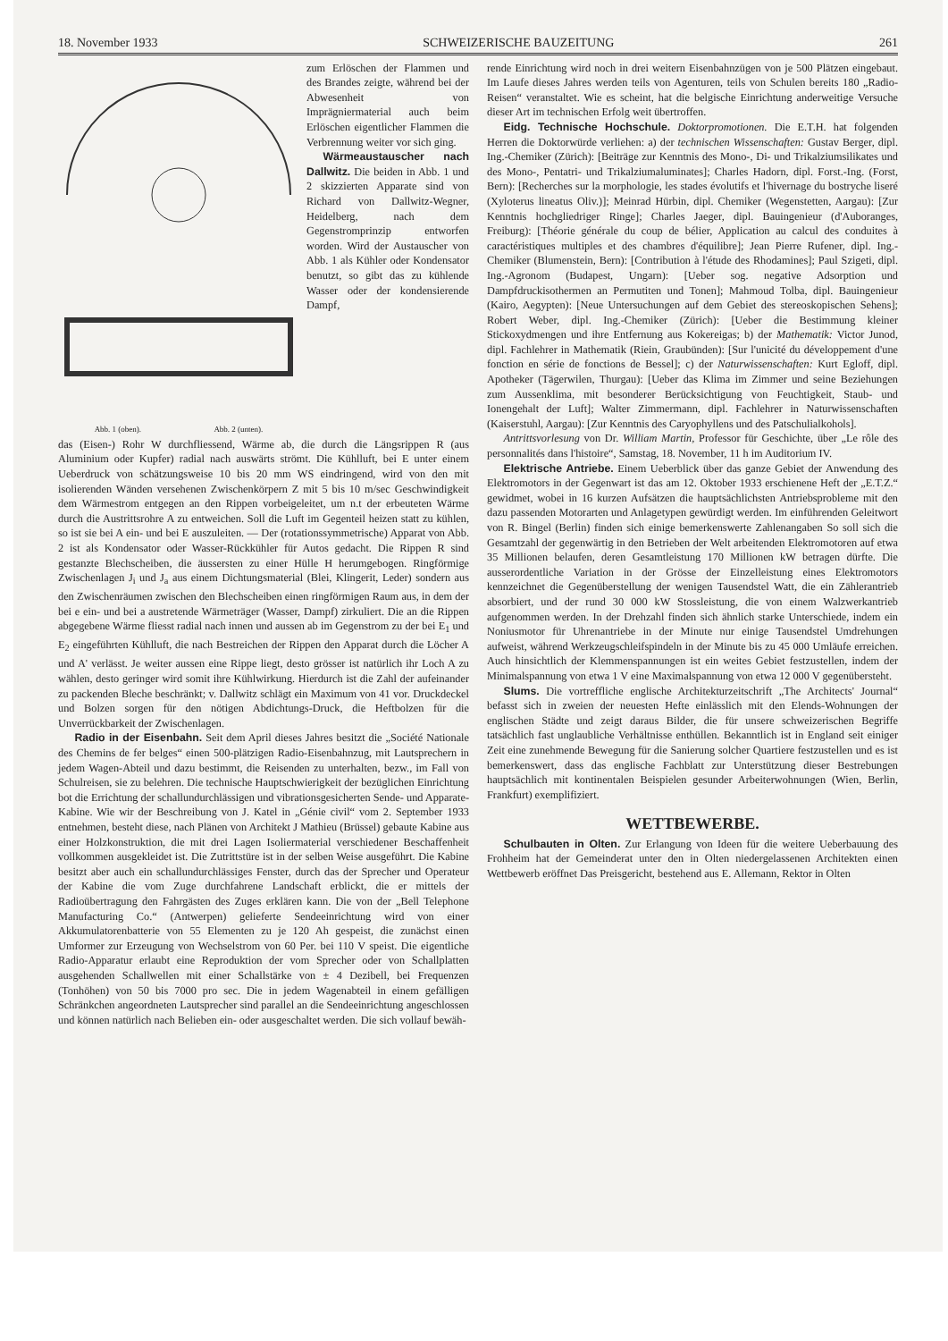18. November 1933 SCHWEIZERISCHE BAUZEITUNG 261
Abb. 1 (oben). Abb. 2 (unten).
zum Erlöschen der Flammen und des Brandes zeigte, während bei der Abwesenheit von Imprägniermaterial auch beim Erlöschen eigentlicher Flammen die Verbrennung weiter vor sich ging.
Wärmeaustauscher nach Dallwitz. Die beiden in Abb. 1 und 2 skizzierten Apparate sind von Richard von Dallwitz-Wegner, Heidelberg, nach dem Gegenstromprinzip entworfen worden. Wird der Austauscher von Abb. 1 als Kühler oder Kondensator benutzt, so gibt das zu kühlende Wasser oder der kondensierende Dampf,
das (Eisen-) Rohr W durchfliessend, Wärme ab, die durch die Längsrippen R (aus Aluminium oder Kupfer) radial nach auswärts strömt. Die Kühlluft, bei E unter einem Ueberdruck von schätzungsweise 10 bis 20 mm WS eindringend, wird von den mit isolierenden Wänden versehenen Zwischenkörpern Z mit 5 bis 10 m/sec Geschwindigkeit dem Wärmestrom entgegen an den Rippen vorbeigeleitet, um n.t der erbeuteten Wärme durch die Austrittsrohre A zu entweichen. Soll die Luft im Gegenteil heizen statt zu kühlen, so ist sie bei A ein- und bei E auszuleiten. — Der (rotationssymmetrische) Apparat von Abb. 2 ist als Kondensator oder Wasser-Rückkühler für Autos gedacht. Die Rippen R sind gestanzte Blechscheiben, die äussersten zu einer Hülle H herumgebogen. Ringförmige Zwischenlagen J<sub>i</sub> und J<sub>a</sub> aus einem Dichtungsmaterial (Blei, Klingerit, Leder) sondern aus den Zwischenräumen zwischen den Blechscheiben einen ringförmigen Raum aus, in dem der bei e ein- und bei a austretende Wärmeträger (Wasser, Dampf) zirkuliert. Die an die Rippen abgegebene Wärme fliesst radial nach innen und aussen ab im Gegenstrom zu der bei E<sub>1</sub> und E<sub>2</sub> eingeführten Kühlluft, die nach Bestreichen der Rippen den Apparat durch die Löcher A und A' verlässt. Je weiter aussen eine Rippe liegt, desto grösser ist natürlich ihr Loch A zu wählen, desto geringer wird somit ihre Kühlwirkung. Hierdurch ist die Zahl der aufeinander zu packenden Bleche beschränkt; v. Dallwitz schlägt ein Maximum von 41 vor. Druckdeckel und Bolzen sorgen für den nötigen Abdichtungs-Druck, die Heftbolzen für die Unverrückbarkeit der Zwischenlagen.
Radio in der Eisenbahn. Seit dem April dieses Jahres besitzt die „Société Nationale des Chemins de fer belges“ einen 500-plätzigen Radio-Eisenbahnzug, mit Lautsprechern in jedem Wagen-Abteil und dazu bestimmt, die Reisenden zu unterhalten, bezw., im Fall von Schulreisen, sie zu belehren. Die technische Hauptschwierigkeit der bezüglichen Einrichtung bot die Errichtung der schallundurchlässigen und vibrationsgesicherten Sende- und Apparate-Kabine. Wie wir der Beschreibung von J. Katel in „Génie civil“ vom 2. September 1933 entnehmen, besteht diese, nach Plänen von Architekt J Mathieu (Brüssel) gebaute Kabine aus einer Holzkonstruktion, die mit drei Lagen Isoliermaterial verschiedener Beschaffenheit vollkommen ausgekleidet ist. Die Zutrittstüre ist in der selben Weise ausgeführt. Die Kabine besitzt aber auch ein schallundurchlässiges Fenster, durch das der Sprecher und Operateur der Kabine die vom Zuge durchfahrene Landschaft erblickt, die er mittels der Radioübertragung den Fahrgästen des Zuges erklären kann. Die von der „Bell Telephone Manufacturing Co.“ (Antwerpen) gelieferte Sendeeinrichtung wird von einer Akkumulatorenbatterie von 55 Elementen zu je 120 Ah gespeist, die zunächst einen Umformer zur Erzeugung von Wechselstrom von 60 Per. bei 110 V speist. Die eigentliche Radio-Apparatur erlaubt eine Reproduktion der vom Sprecher oder von Schallplatten ausgehenden Schallwellen mit einer Schallstärke von ± 4 Dezibell, bei Frequenzen (Tonhöhen) von 50 bis 7000 pro sec. Die in jedem Wagenabteil in einem gefälligen Schränkchen angeordneten Lautsprecher sind parallel an die Sendeeinrichtung angeschlossen und können natürlich nach Belieben ein- oder ausgeschaltet werden. Die sich vollauf bewäh-
rende Einrichtung wird noch in drei weitern Eisenbahnzügen von je 500 Plätzen eingebaut. Im Laufe dieses Jahres werden teils von Agenturen, teils von Schulen bereits 180 „Radio-Reisen“ veranstaltet. Wie es scheint, hat die belgische Einrichtung anderweitige Versuche dieser Art im technischen Erfolg weit übertroffen.
Eidg. Technische Hochschule. Doktorpromotionen. Die E.T.H. hat folgenden Herren die Doktorwürde verliehen: a) der technischen Wissenschaften: Gustav Berger, dipl. Ing.-Chemiker (Zürich): [Beiträge zur Kenntnis des Mono-, Di- und Trikalziumsilikates und des Mono-, Pentatri- und Trikalziumaluminates]; Charles Hadorn, dipl. Forst.-Ing. (Forst, Bern): [Recherches sur la morphologie, les stades évolutifs et l'hivernage du bostryche liseré (Xyloterus lineatus Oliv.)]; Meinrad Hürbin, dipl. Chemiker (Wegenstetten, Aargau): [Zur Kenntnis hochgliedriger Ringe]; Charles Jaeger, dipl. Bauingenieur (d'Auboranges, Freiburg): [Théorie générale du coup de bélier, Application au calcul des conduites à caractéristiques multiples et des chambres d'équilibre]; Jean Pierre Rufener, dipl. Ing.-Chemiker (Blumenstein, Bern): [Contribution à l'étude des Rhodamines]; Paul Szigeti, dipl. Ing.-Agronom (Budapest, Ungarn): [Ueber sog. negative Adsorption und Dampfdruckisothermen an Permutiten und Tonen]; Mahmoud Tolba, dipl. Bauingenieur (Kairo, Aegypten): [Neue Untersuchungen auf dem Gebiet des stereoskopischen Sehens]; Robert Weber, dipl. Ing.-Chemiker (Zürich): [Ueber die Bestimmung kleiner Stickoxydmengen und ihre Entfernung aus Kokereigas; b) der Mathematik: Victor Junod, dipl. Fachlehrer in Mathematik (Riein, Graubünden): [Sur l'unicité du développement d'une fonction en série de fonctions de Bessel]; c) der Naturwissenschaften: Kurt Egloff, dipl. Apotheker (Tägerwilen, Thurgau): [Ueber das Klima im Zimmer und seine Beziehungen zum Aussenklima, mit besonderer Berücksichtigung von Feuchtigkeit, Staub- und Ionengehalt der Luft]; Walter Zimmermann, dipl. Fachlehrer in Naturwissenschaften (Kaiserstuhl, Aargau): [Zur Kenntnis des Caryophyllens und des Patschulialkohols].
Antrittsvorlesung von Dr. William Martin, Professor für Geschichte, über „Le rôle des personnalités dans l'histoire“, Samstag, 18. November, 11 h im Auditorium IV.
Elektrische Antriebe. Einem Ueberblick über das ganze Gebiet der Anwendung des Elektromotors in der Gegenwart ist das am 12. Oktober 1933 erschienene Heft der „E.T.Z.“ gewidmet, wobei in 16 kurzen Aufsätzen die hauptsächlichsten Antriebsprobleme mit den dazu passenden Motorarten und Anlagetypen gewürdigt werden. Im einführenden Geleitwort von R. Bingel (Berlin) finden sich einige bemerkenswerte Zahlenangaben So soll sich die Gesamtzahl der gegenwärtig in den Betrieben der Welt arbeitenden Elektromotoren auf etwa 35 Millionen belaufen, deren Gesamtleistung 170 Millionen kW betragen dürfte. Die ausserordentliche Variation in der Grösse der Einzelleistung eines Elektromotors kennzeichnet die Gegenüberstellung der wenigen Tausendstel Watt, die ein Zählerantrieb absorbiert, und der rund 30 000 kW Stossleistung, die von einem Walzwerkantrieb aufgenommen werden. In der Drehzahl finden sich ähnlich starke Unterschiede, indem ein Noniusmotor für Uhrenantriebe in der Minute nur einige Tausendstel Umdrehungen aufweist, während Werkzeugschleifspindeln in der Minute bis zu 45 000 Umläufe erreichen. Auch hinsichtlich der Klemmenspannungen ist ein weites Gebiet festzustellen, indem der Minimalspannung von etwa 1 V eine Maximalspannung von etwa 12 000 V gegenübersteht.
Slums. Die vortreffliche englische Architekturzeitschrift „The Architects' Journal“ befasst sich in zweien der neuesten Hefte einlässlich mit den Elends-Wohnungen der englischen Städte und zeigt daraus Bilder, die für unsere schweizerischen Begriffe tatsächlich fast unglaubliche Verhältnisse enthüllen. Bekanntlich ist in England seit einiger Zeit eine zunehmende Bewegung für die Sanierung solcher Quartiere festzustellen und es ist bemerkenswert, dass das englische Fachblatt zur Unterstützung dieser Bestrebungen hauptsächlich mit kontinentalen Beispielen gesunder Arbeiterwohnungen (Wien, Berlin, Frankfurt) exemplifiziert.
WETTBEWERBE.
Schulbauten in Olten. Zur Erlangung von Ideen für die weitere Ueberbauung des Frohheim hat der Gemeinderat unter den in Olten niedergelassenen Architekten einen Wettbewerb eröffnet Das Preisgericht, bestehend aus E. Allemann, Rektor in Olten